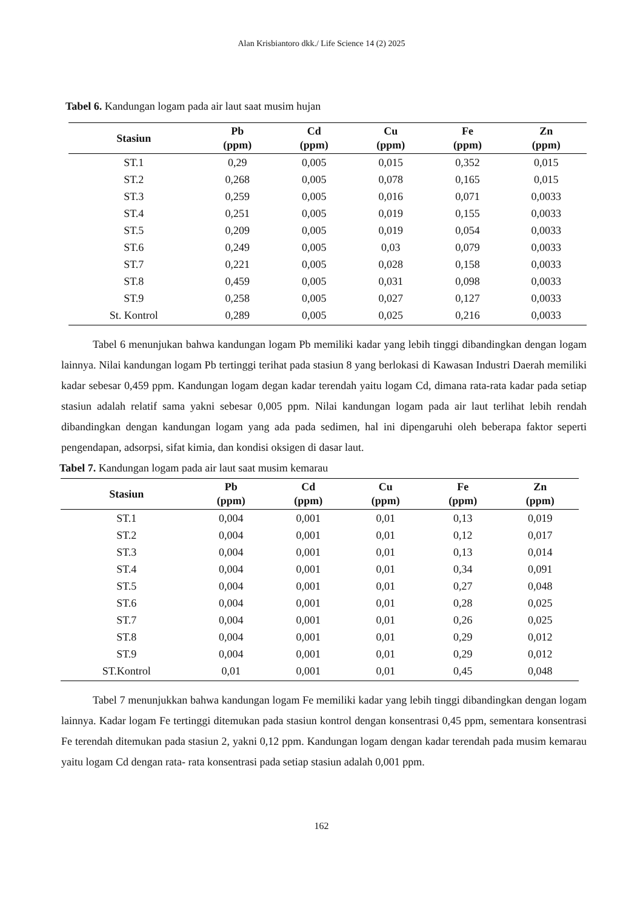Alan Krisbiantoro dkk./ Life Science 14 (2) 2025
Tabel 6. Kandungan logam pada air laut saat musim hujan
| Stasiun | Pb (ppm) | Cd (ppm) | Cu (ppm) | Fe (ppm) | Zn (ppm) |
| --- | --- | --- | --- | --- | --- |
| ST.1 | 0,29 | 0,005 | 0,015 | 0,352 | 0,015 |
| ST.2 | 0,268 | 0,005 | 0,078 | 0,165 | 0,015 |
| ST.3 | 0,259 | 0,005 | 0,016 | 0,071 | 0,0033 |
| ST.4 | 0,251 | 0,005 | 0,019 | 0,155 | 0,0033 |
| ST.5 | 0,209 | 0,005 | 0,019 | 0,054 | 0,0033 |
| ST.6 | 0,249 | 0,005 | 0,03 | 0,079 | 0,0033 |
| ST.7 | 0,221 | 0,005 | 0,028 | 0,158 | 0,0033 |
| ST.8 | 0,459 | 0,005 | 0,031 | 0,098 | 0,0033 |
| ST.9 | 0,258 | 0,005 | 0,027 | 0,127 | 0,0033 |
| St. Kontrol | 0,289 | 0,005 | 0,025 | 0,216 | 0,0033 |
Tabel 6 menunjukan bahwa kandungan logam Pb memiliki kadar yang lebih tinggi dibandingkan dengan logam lainnya. Nilai kandungan logam Pb tertinggi terihat pada stasiun 8 yang berlokasi di Kawasan Industri Daerah memiliki kadar sebesar 0,459 ppm. Kandungan logam degan kadar terendah yaitu logam Cd, dimana rata-rata kadar pada setiap stasiun adalah relatif sama yakni sebesar 0,005 ppm. Nilai kandungan logam pada air laut terlihat lebih rendah dibandingkan dengan kandungan logam yang ada pada sedimen, hal ini dipengaruhi oleh beberapa faktor seperti pengendapan, adsorpsi, sifat kimia, dan kondisi oksigen di dasar laut.
Tabel 7. Kandungan logam pada air laut saat musim kemarau
| Stasiun | Pb (ppm) | Cd (ppm) | Cu (ppm) | Fe (ppm) | Zn (ppm) |
| --- | --- | --- | --- | --- | --- |
| ST.1 | 0,004 | 0,001 | 0,01 | 0,13 | 0,019 |
| ST.2 | 0,004 | 0,001 | 0,01 | 0,12 | 0,017 |
| ST.3 | 0,004 | 0,001 | 0,01 | 0,13 | 0,014 |
| ST.4 | 0,004 | 0,001 | 0,01 | 0,34 | 0,091 |
| ST.5 | 0,004 | 0,001 | 0,01 | 0,27 | 0,048 |
| ST.6 | 0,004 | 0,001 | 0,01 | 0,28 | 0,025 |
| ST.7 | 0,004 | 0,001 | 0,01 | 0,26 | 0,025 |
| ST.8 | 0,004 | 0,001 | 0,01 | 0,29 | 0,012 |
| ST.9 | 0,004 | 0,001 | 0,01 | 0,29 | 0,012 |
| ST.Kontrol | 0,01 | 0,001 | 0,01 | 0,45 | 0,048 |
Tabel 7 menunjukkan bahwa kandungan logam Fe memiliki kadar yang lebih tinggi dibandingkan dengan logam lainnya. Kadar logam Fe tertinggi ditemukan pada stasiun kontrol dengan konsentrasi 0,45 ppm, sementara konsentrasi Fe terendah ditemukan pada stasiun 2, yakni 0,12 ppm. Kandungan logam dengan kadar terendah pada musim kemarau yaitu logam Cd dengan rata- rata konsentrasi pada setiap stasiun adalah 0,001 ppm.
162